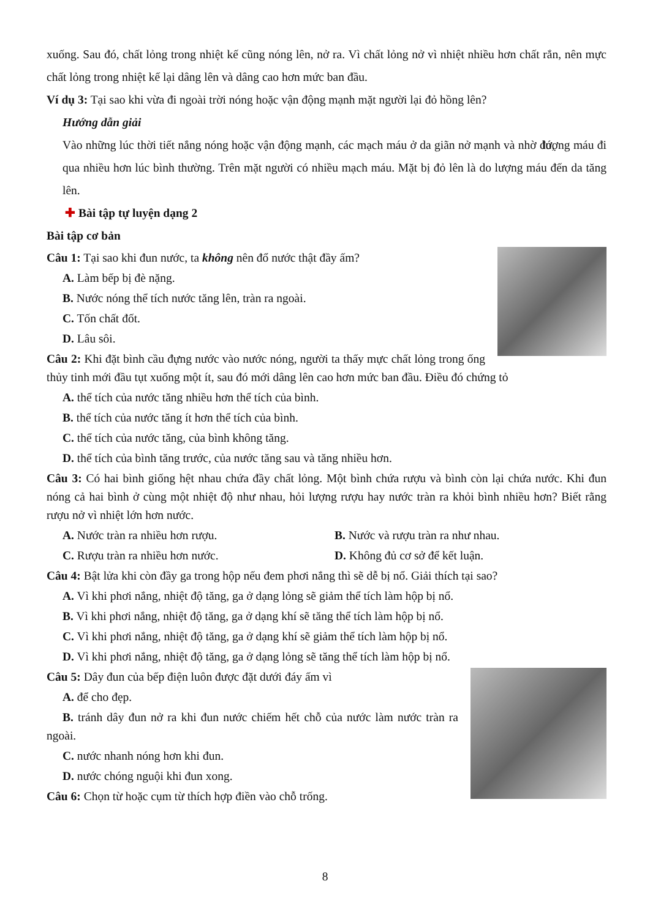xuống. Sau đó, chất lỏng trong nhiệt kế cũng nóng lên, nở ra. Vì chất lỏng nở vì nhiệt nhiều hơn chất rắn, nên mực chất lỏng trong nhiệt kế lại dâng lên và dâng cao hơn mức ban đầu.
Ví dụ 3: Tại sao khi vừa đi ngoài trời nóng hoặc vận động mạnh mặt người lại đỏ hồng lên?
Hướng dẫn giải
Vào những lúc thời tiết nắng nóng hoặc vận động mạnh, các mạch máu ở da giãn nở mạnh và nhờ đó, lượng máu đi qua nhiều hơn lúc bình thường. Trên mặt người có nhiều mạch máu. Mặt bị đỏ lên là do lượng máu đến da tăng lên.
✚ Bài tập tự luyện dạng 2
Bài tập cơ bản
Câu 1: Tại sao khi đun nước, ta không nên đổ nước thật đầy ấm?
A. Làm bếp bị đè nặng.
B. Nước nóng thể tích nước tăng lên, tràn ra ngoài.
C. Tốn chất đốt.
D. Lâu sôi.
Câu 2: Khi đặt bình cầu đựng nước vào nước nóng, người ta thấy mực chất lỏng trong ống thủy tinh mới đầu tụt xuống một ít, sau đó mới dâng lên cao hơn mức ban đầu. Điều đó chứng tỏ
A. thể tích của nước tăng nhiều hơn thể tích của bình.
B. thể tích của nước tăng ít hơn thể tích của bình.
C. thể tích của nước tăng, của bình không tăng.
D. thể tích của bình tăng trước, của nước tăng sau và tăng nhiều hơn.
Câu 3: Có hai bình giống hệt nhau chứa đầy chất lỏng. Một bình chứa rượu và bình còn lại chứa nước. Khi đun nóng cả hai bình ở cùng một nhiệt độ như nhau, hỏi lượng rượu hay nước tràn ra khỏi bình nhiều hơn? Biết rằng rượu nở vì nhiệt lớn hơn nước.
A. Nước tràn ra nhiều hơn rượu.
B. Nước và rượu tràn ra như nhau.
C. Rượu tràn ra nhiều hơn nước.
D. Không đủ cơ sở để kết luận.
Câu 4: Bật lửa khi còn đầy ga trong hộp nếu đem phơi nắng thì sẽ dễ bị nổ. Giải thích tại sao?
A. Vì khi phơi nắng, nhiệt độ tăng, ga ở dạng lỏng sẽ giảm thể tích làm hộp bị nổ.
B. Vì khi phơi nắng, nhiệt độ tăng, ga ở dạng khí sẽ tăng thể tích làm hộp bị nổ.
C. Vì khi phơi nắng, nhiệt độ tăng, ga ở dạng khí sẽ giảm thể tích làm hộp bị nổ.
D. Vì khi phơi nắng, nhiệt độ tăng, ga ở dạng lỏng sẽ tăng thể tích làm hộp bị nổ.
Câu 5: Dây đun của bếp điện luôn được đặt dưới đáy ấm vì
A. để cho đẹp.
B. tránh dây đun nở ra khi đun nước chiếm hết chỗ của nước làm nước tràn ra ngoài.
C. nước nhanh nóng hơn khi đun.
D. nước chóng nguội khi đun xong.
Câu 6: Chọn từ hoặc cụm từ thích hợp điền vào chỗ trống.
8